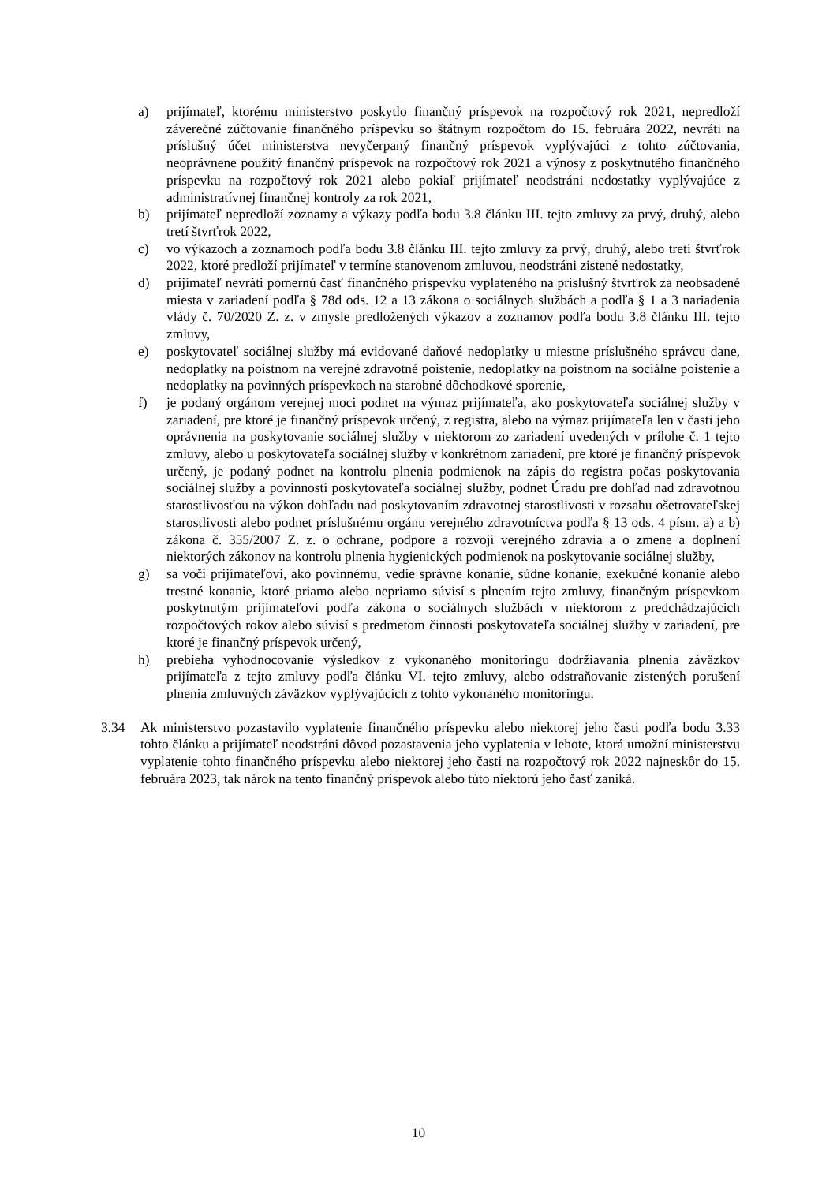a) prijímateľ, ktorému ministerstvo poskytlo finančný príspevok na rozpočtový rok 2021, nepredloží záverečné zúčtovanie finančného príspevku so štátnym rozpočtom do 15. februára 2022, nevráti na príslušný účet ministerstva nevyčerpaný finančný príspevok vyplývajúci z tohto zúčtovania, neoprávnene použitý finančný príspevok na rozpočtový rok 2021 a výnosy z poskytnutého finančného príspevku na rozpočtový rok 2021 alebo pokiaľ prijímateľ neodstráni nedostatky vyplývajúce z administratívnej finančnej kontroly za rok 2021,
b) prijímateľ nepredloží zoznamy a výkazy podľa bodu 3.8 článku III. tejto zmluvy za prvý, druhý, alebo tretí štvrťrok 2022,
c) vo výkazoch a zoznamoch podľa bodu 3.8 článku III. tejto zmluvy za prvý, druhý, alebo tretí štvrťrok 2022, ktoré predloží prijímateľ v termíne stanovenom zmluvou, neodstráni zistené nedostatky,
d) prijímateľ nevráti pomernú časť finančného príspevku vyplateného na príslušný štvrťrok za neobsadené miesta v zariadení podľa § 78d ods. 12 a 13 zákona o sociálnych službách a podľa § 1 a 3 nariadenia vlády č. 70/2020 Z. z. v zmysle predložených výkazov a zoznamov podľa bodu 3.8 článku III. tejto zmluvy,
e) poskytovateľ sociálnej služby má evidované daňové nedoplatky u miestne príslušného správcu dane, nedoplatky na poistnom na verejné zdravotné poistenie, nedoplatky na poistnom na sociálne poistenie a nedoplatky na povinných príspevkoch na starobné dôchodkové sporenie,
f) je podaný orgánom verejnej moci podnet na výmaz prijímateľa, ako poskytovateľa sociálnej služby v zariadení, pre ktoré je finančný príspevok určený, z registra, alebo na výmaz prijímateľa len v časti jeho oprávnenia na poskytovanie sociálnej služby v niektorom zo zariadení uvedených v prílohe č. 1 tejto zmluvy, alebo u poskytovateľa sociálnej služby v konkrétnom zariadení, pre ktoré je finančný príspevok určený, je podaný podnet na kontrolu plnenia podmienok na zápis do registra počas poskytovania sociálnej služby a povinností poskytovateľa sociálnej služby, podnet Úradu pre dohľad nad zdravotnou starostlivosťou na výkon dohľadu nad poskytovaním zdravotnej starostlivosti v rozsahu ošetrovateľskej starostlivosti alebo podnet príslušnému orgánu verejného zdravotníctva podľa § 13 ods. 4 písm. a) a b) zákona č. 355/2007 Z. z. o ochrane, podpore a rozvoji verejného zdravia a o zmene a doplnení niektorých zákonov na kontrolu plnenia hygienických podmienok na poskytovanie sociálnej služby,
g) sa voči prijímateľovi, ako povinnému, vedie správne konanie, súdne konanie, exekučné konanie alebo trestné konanie, ktoré priamo alebo nepriamo súvisí s plnením tejto zmluvy, finančným príspevkom poskytnutým prijímateľovi podľa zákona o sociálnych službách v niektorom z predchádzajúcich rozpočtových rokov alebo súvisí s predmetom činnosti poskytovateľa sociálnej služby v zariadení, pre ktoré je finančný príspevok určený,
h) prebieha vyhodnocovanie výsledkov z vykonaného monitoringu dodržiavania plnenia záväzkov prijímateľa z tejto zmluvy podľa článku VI. tejto zmluvy, alebo odstraňovanie zistených porušení plnenia zmluvných záväzkov vyplývajúcich z tohto vykonaného monitoringu.
3.34 Ak ministerstvo pozastavilo vyplatenie finančného príspevku alebo niektorej jeho časti podľa bodu 3.33 tohto článku a prijímateľ neodstráni dôvod pozastavenia jeho vyplatenia v lehote, ktorá umožní ministerstvu vyplatenie tohto finančného príspevku alebo niektorej jeho časti na rozpočtový rok 2022 najneskôr do 15. februára 2023, tak nárok na tento finančný príspevok alebo túto niektorú jeho časť zaniká.
10